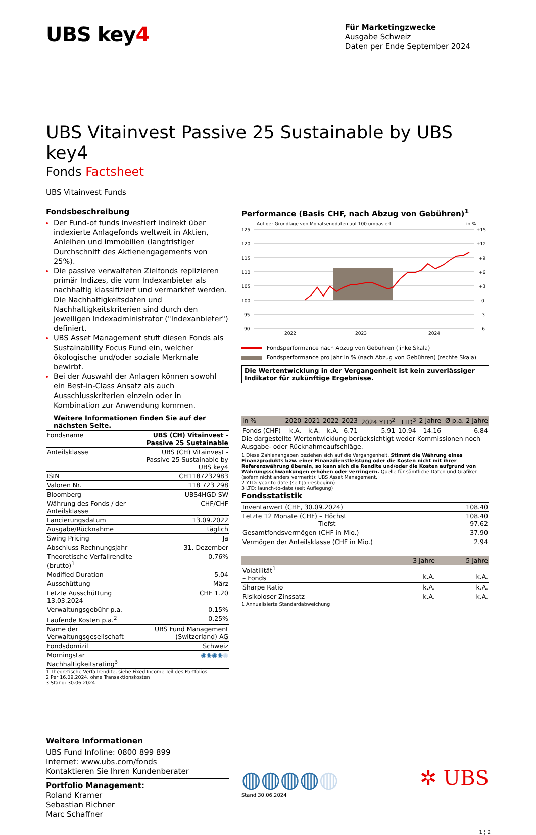UBS key4
Für Marketingzwecke
Ausgabe Schweiz
Daten per Ende September 2024
UBS Vitainvest Passive 25 Sustainable by UBS key4
Fonds Factsheet
UBS Vitainvest Funds
Fondsbeschreibung
Der Fund-of funds investiert indirekt über indexierte Anlagefonds weltweit in Aktien, Anleihen und Immobilien (langfristiger Durchschnitt des Aktienengagements von 25%).
Die passive verwalteten Zielfonds replizieren primär Indizes, die vom Indexanbieter als nachhaltig klassifiziert und vermarktet werden. Die Nachhaltigkeitsdaten und Nachhaltigkeitskriterien sind durch den jeweiligen Indexadministrator ("Indexanbieter") definiert.
UBS Asset Management stuft diesen Fonds als Sustainability Focus Fund ein, welcher ökologische und/oder soziale Merkmale bewirbt.
Bei der Auswahl der Anlagen können sowohl ein Best-in-Class Ansatz als auch Ausschlusskriterien einzeln oder in Kombination zur Anwendung kommen.
Weitere Informationen finden Sie auf der nächsten Seite.
| Fondsname | UBS (CH) Vitainvest - Passive 25 Sustainable |
| Anteilsklasse | UBS (CH) Vitainvest - Passive 25 Sustainable by UBS key4 |
| ISIN | CH1187232983 |
| Valoren Nr. | 118 723 298 |
| Bloomberg | UBS4HGD SW |
| Währung des Fonds / der Anteilsklasse | CHF/CHF |
| Lancierungsdatum | 13.09.2022 |
| Ausgabe/Rücknahme | täglich |
| Swing Pricing | Ja |
| Abschluss Rechnungsjahr | 31. Dezember |
| Theoretische Verfallrendite (brutto)<sup>1</sup> | 0.76% |
| Modified Duration | 5.04 |
| Ausschüttung | März |
| Letzte Ausschüttung 13.03.2024 | CHF 1.20 |
| Verwaltungsgebühr p.a. | 0.15% |
| Laufende Kosten p.a.<sup>2</sup> | 0.25% |
| Name der Verwaltungsgesellschaft | UBS Fund Management (Switzerland) AG |
| Fondsdomizil | Schweiz |
| Morningstar Nachhaltigkeitsrating<sup>3</sup> | ◉◉◉◉ ◉ |
1 Theoretische Verfallrendite, siehe Fixed Income-Teil des Portfolios.
2 Per 16.09.2024, ohne Transaktionskosten
3 Stand: 30.06.2024
Performance (Basis CHF, nach Abzug von Gebühren)<sup>1</sup>
Auf der Grundlage von Monatsenddaten auf 100 umbasiert
in %
125
120
115
110
105
100
95
90
+15
+12
+9
+6
+3
0
-3
-6
2022
2023
2024
Fondsperformance nach Abzug von Gebühren (linke Skala)
Fondsperformance pro Jahr in % (nach Abzug von Gebühren) (rechte Skala)
Die Wertentwicklung in der Vergangenheit ist kein zuverlässiger Indikator für zukünftige Ergebnisse.
| in % | 2020 | 2021 | 2022 | 2023 | 2024 YTD<sup>2</sup> | LTD<sup>3</sup> | 2 Jahre | Ø p.a. 2 Jahre |
| --- | --- | --- | --- | --- | --- | --- | --- | --- |
| Fonds (CHF) | k.A. | k.A. | k.A. | 6.71 | 5.91 | 10.94 | 14.16 | 6.84 |
Die dargestellte Wertentwicklung berücksichtigt weder Kommissionen noch Ausgabe- oder Rücknahmeaufschläge.
1 Diese Zahlenangaben beziehen sich auf die Vergangenheit. Stimmt die Währung eines Finanzprodukts bzw. einer Finanzdienstleistung oder die Kosten nicht mit ihrer Referenzwährung überein, so kann sich die Rendite und/oder die Kosten aufgrund von Währungsschwankungen erhöhen oder verringern. Quelle für sämtliche Daten und Grafiken (sofern nicht anders vermerkt): UBS Asset Management.
2 YTD: year-to-date (seit Jahresbeginn)
3 LTD: launch-to-date (seit Auflegung)
Fondsstatistik
| Inventarwert (CHF, 30.09.2024) | 108.40 |
| Letzte 12 Monate (CHF) – Höchst – Tiefst | 108.40 97.62 |
| Gesamtfondsvermögen (CHF in Mio.) | 37.90 |
| Vermögen der Anteilsklasse (CHF in Mio.) | 2.94 |
| | 3 Jahre | 5 Jahre |
| --- | --- | --- |
| Volatilität<sup>1</sup> – Fonds | k.A. | k.A. |
| Sharpe Ratio | k.A. | k.A. |
| Risikoloser Zinssatz | k.A. | k.A. |
1 Annualisierte Standardabweichung
Weitere Informationen
UBS Fund Infoline: 0800 899 899
Internet: www.ubs.com/fonds
Kontaktieren Sie Ihren Kundenberater
Portfolio Management:
Roland Kramer
Sebastian Richner
Marc Schaffner
◍◍◍◍◍
Stand 30.06.2024
✲ UBS
1 ¦ 2